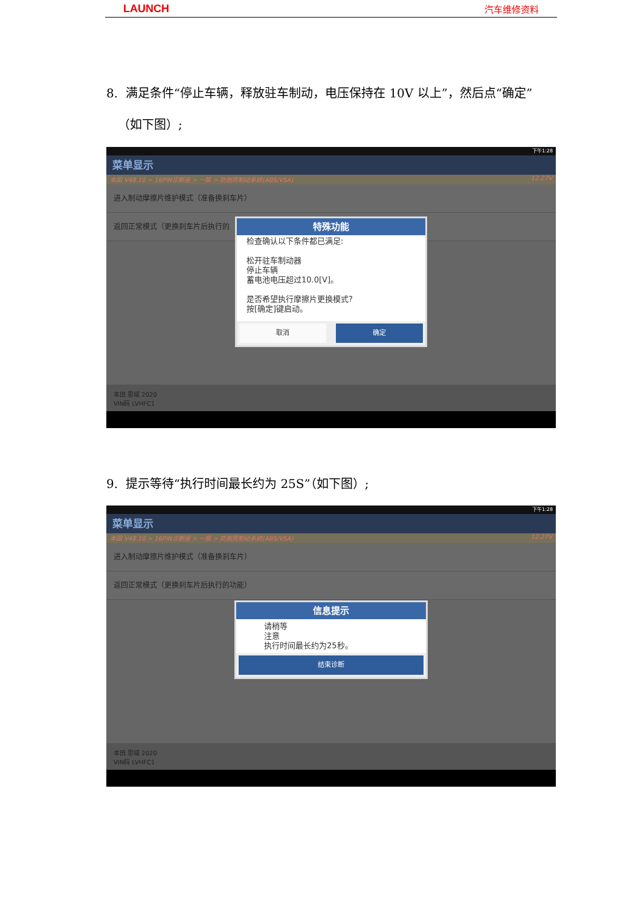LAUNCH 汽车维修资料
8. 满足条件“停止车辆，释放驻车制动，电压保持在 10V 以上”，然后点“确定”
（如下图）;
下午1:28
菜单显示
本田 V48.10 > 16PIN诊断座 > 一般 > 防抱死制动系统(ABS/VSA) 12.27V
进入制动摩擦片维护模式（准备换刹车片）
返回正常模式（更换刹车片后执行的
特殊功能
检查确认以下条件都已满足:
松开驻车制动器
停止车辆
蓄电池电压超过10.0[V]。
是否希望执行摩擦片更换模式?
按[确定]键启动。
取消 确定
本田 思域 2020
VIN码 LVHFC1
9. 提示等待“执行时间最长约为 25S”（如下图）;
下午1:28
菜单显示
本田 V48.10 > 16PIN诊断座 > 一般 > 防抱死制动系统(ABS/VSA) 12.27V
进入制动摩擦片维护模式（准备换刹车片）
返回正常模式（更换刹车片后执行的功能）
信息提示
请稍等
注意
执行时间最长约为25秒。
结束诊断
本田 思域 2020
VIN码 LVHFC1